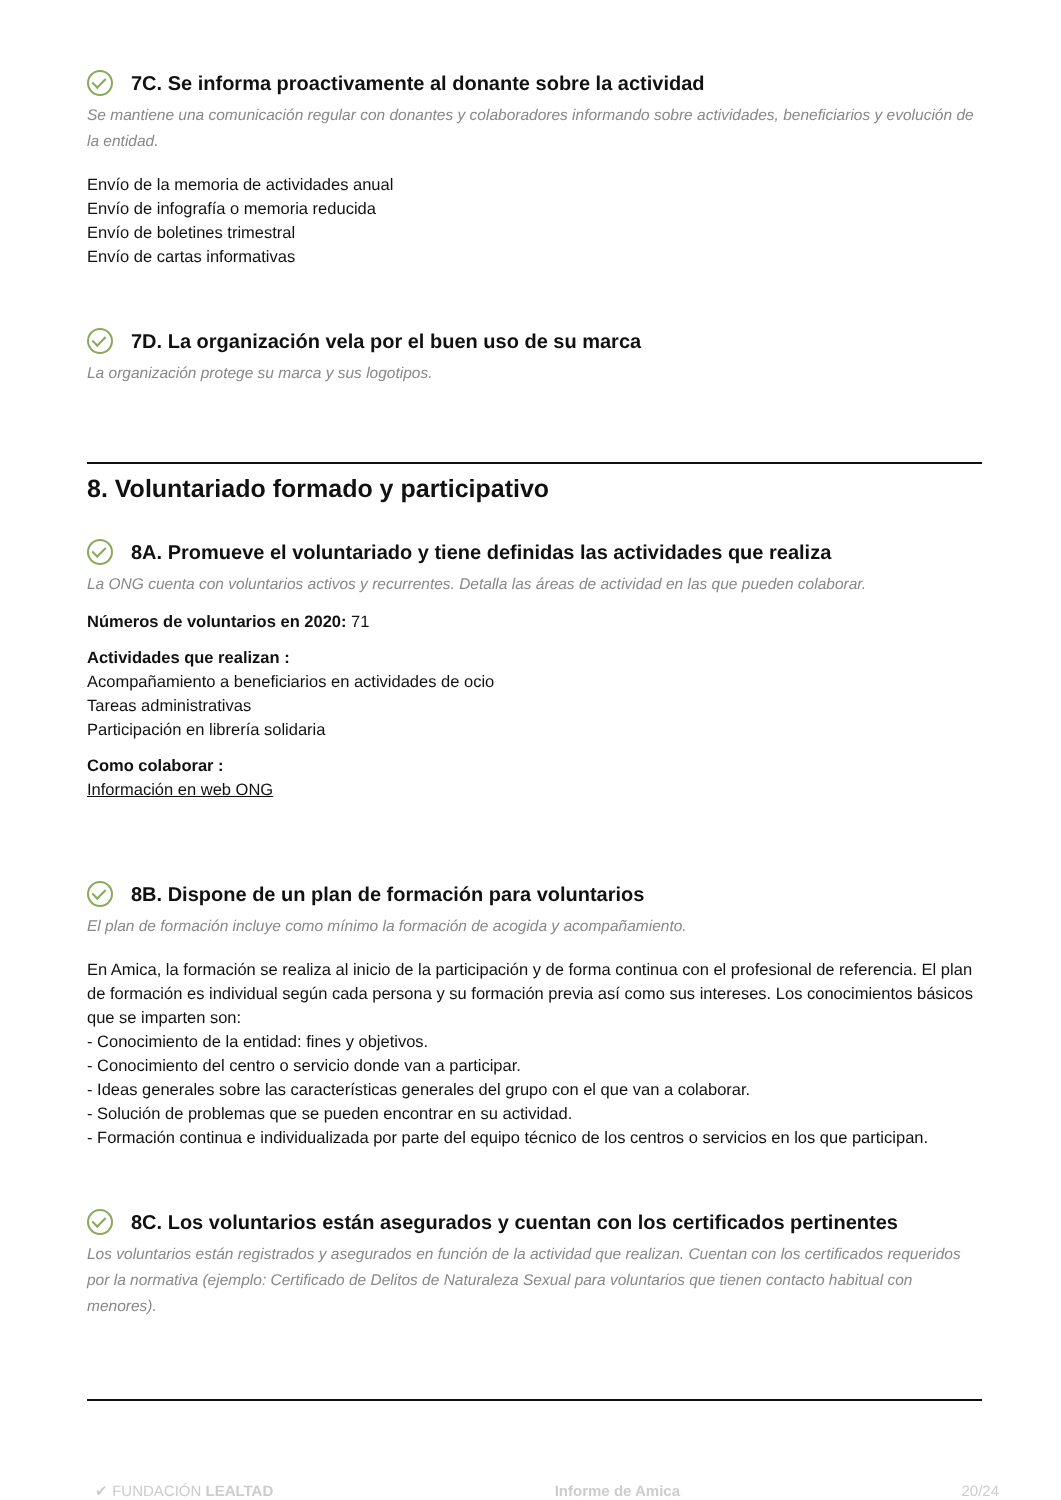7C. Se informa proactivamente al donante sobre la actividad
Se mantiene una comunicación regular con donantes y colaboradores informando sobre actividades, beneficiarios y evolución de la entidad.
Envío de la memoria de actividades anual
Envío de infografía o memoria reducida
Envío de boletines trimestral
Envío de cartas informativas
7D. La organización vela por el buen uso de su marca
La organización protege su marca y sus logotipos.
8. Voluntariado formado y participativo
8A. Promueve el voluntariado y tiene definidas las actividades que realiza
La ONG cuenta con voluntarios activos y recurrentes. Detalla las áreas de actividad en las que pueden colaborar.
Números de voluntarios en 2020: 71
Actividades que realizan :
Acompañamiento a beneficiarios en actividades de ocio
Tareas administrativas
Participación en librería solidaria
Como colaborar :
Información en web ONG
8B. Dispone de un plan de formación para voluntarios
El plan de formación incluye como mínimo la formación de acogida y acompañamiento.
En Amica, la formación se realiza al inicio de la participación y de forma continua con el profesional de referencia. El plan de formación es individual según cada persona y su formación previa así como sus intereses. Los conocimientos básicos que se imparten son:
- Conocimiento de la entidad: fines y objetivos.
- Conocimiento del centro o servicio donde van a participar.
- Ideas generales sobre las características generales del grupo con el que van a colaborar.
- Solución de problemas que se pueden encontrar en su actividad.
- Formación continua e individualizada por parte del equipo técnico de los centros o servicios en los que participan.
8C. Los voluntarios están asegurados y cuentan con los certificados pertinentes
Los voluntarios están registrados y asegurados en función de la actividad que realizan. Cuentan con los certificados requeridos por la normativa (ejemplo: Certificado de Delitos de Naturaleza Sexual para voluntarios que tienen contacto habitual con menores).
✔ FUNDACIÓN LEALTAD Informe de Amica 20/24